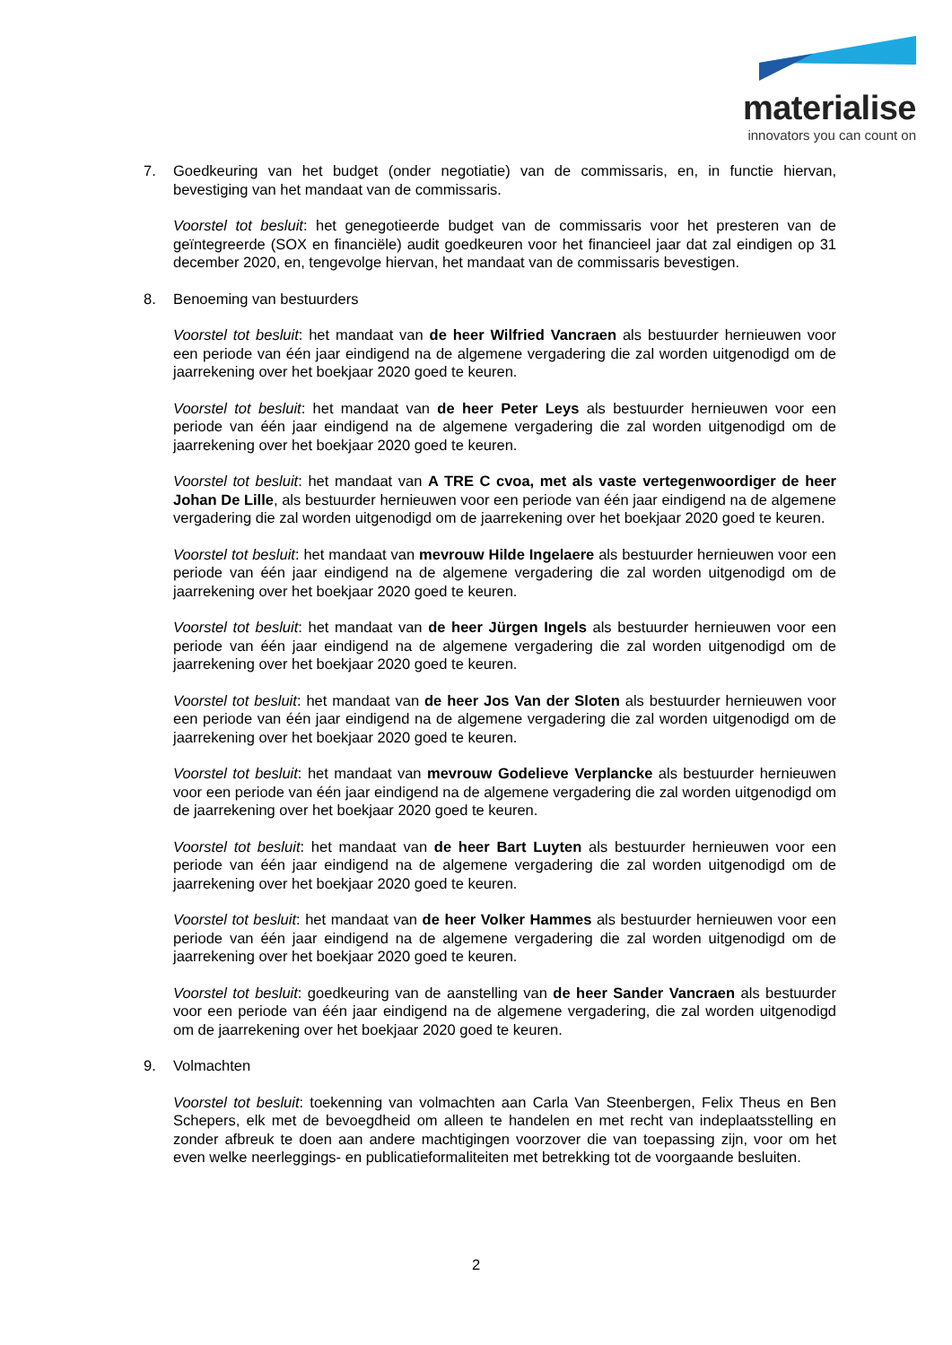materialise
innovators you can count on
7. Goedkeuring van het budget (onder negotiatie) van de commissaris, en, in functie hiervan, bevestiging van het mandaat van de commissaris.
Voorstel tot besluit: het genegotieerde budget van de commissaris voor het presteren van de geïntegreerde (SOX en financiële) audit goedkeuren voor het financieel jaar dat zal eindigen op 31 december 2020, en, tengevolge hiervan, het mandaat van de commissaris bevestigen.
8. Benoeming van bestuurders
Voorstel tot besluit: het mandaat van de heer Wilfried Vancraen als bestuurder hernieuwen voor een periode van één jaar eindigend na de algemene vergadering die zal worden uitgenodigd om de jaarrekening over het boekjaar 2020 goed te keuren.
Voorstel tot besluit: het mandaat van de heer Peter Leys als bestuurder hernieuwen voor een periode van één jaar eindigend na de algemene vergadering die zal worden uitgenodigd om de jaarrekening over het boekjaar 2020 goed te keuren.
Voorstel tot besluit: het mandaat van A TRE C cvoa, met als vaste vertegenwoordiger de heer Johan De Lille, als bestuurder hernieuwen voor een periode van één jaar eindigend na de algemene vergadering die zal worden uitgenodigd om de jaarrekening over het boekjaar 2020 goed te keuren.
Voorstel tot besluit: het mandaat van mevrouw Hilde Ingelaere als bestuurder hernieuwen voor een periode van één jaar eindigend na de algemene vergadering die zal worden uitgenodigd om de jaarrekening over het boekjaar 2020 goed te keuren.
Voorstel tot besluit: het mandaat van de heer Jürgen Ingels als bestuurder hernieuwen voor een periode van één jaar eindigend na de algemene vergadering die zal worden uitgenodigd om de jaarrekening over het boekjaar 2020 goed te keuren.
Voorstel tot besluit: het mandaat van de heer Jos Van der Sloten als bestuurder hernieuwen voor een periode van één jaar eindigend na de algemene vergadering die zal worden uitgenodigd om de jaarrekening over het boekjaar 2020 goed te keuren.
Voorstel tot besluit: het mandaat van mevrouw Godelieve Verplancke als bestuurder hernieuwen voor een periode van één jaar eindigend na de algemene vergadering die zal worden uitgenodigd om de jaarrekening over het boekjaar 2020 goed te keuren.
Voorstel tot besluit: het mandaat van de heer Bart Luyten als bestuurder hernieuwen voor een periode van één jaar eindigend na de algemene vergadering die zal worden uitgenodigd om de jaarrekening over het boekjaar 2020 goed te keuren.
Voorstel tot besluit: het mandaat van de heer Volker Hammes als bestuurder hernieuwen voor een periode van één jaar eindigend na de algemene vergadering die zal worden uitgenodigd om de jaarrekening over het boekjaar 2020 goed te keuren.
Voorstel tot besluit: goedkeuring van de aanstelling van de heer Sander Vancraen als bestuurder voor een periode van één jaar eindigend na de algemene vergadering, die zal worden uitgenodigd om de jaarrekening over het boekjaar 2020 goed te keuren.
9. Volmachten
Voorstel tot besluit: toekenning van volmachten aan Carla Van Steenbergen, Felix Theus en Ben Schepers, elk met de bevoegdheid om alleen te handelen en met recht van indeplaatsstelling en zonder afbreuk te doen aan andere machtigingen voorzover die van toepassing zijn, voor om het even welke neerleggings- en publicatieformaliteiten met betrekking tot de voorgaande besluiten.
2